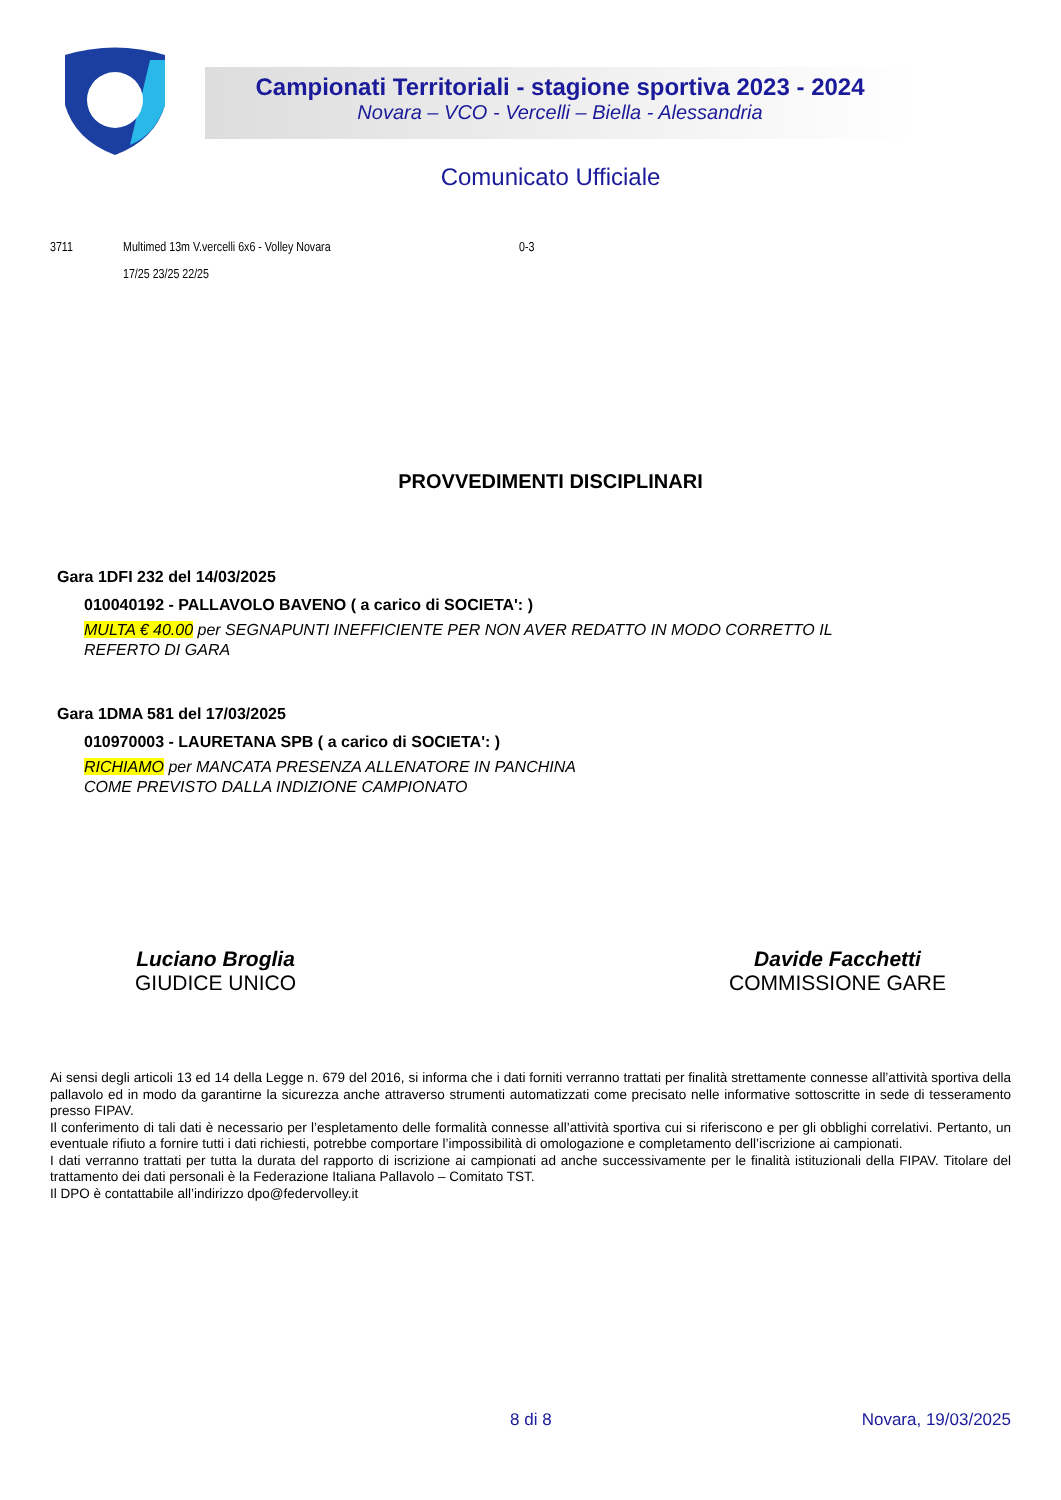Campionati Territoriali - stagione sportiva 2023 - 2024
Novara – VCO - Vercelli – Biella - Alessandria
Comunicato Ufficiale
3711 Multimed 13m V.vercelli 6x6 - Volley Novara 0-3
17/25 23/25 22/25
PROVVEDIMENTI DISCIPLINARI
Gara 1DFI 232 del 14/03/2025
010040192 - PALLAVOLO BAVENO ( a carico di SOCIETA': )
MULTA € 40.00 per SEGNAPUNTI INEFFICIENTE PER NON AVER REDATTO IN MODO CORRETTO IL
REFERTO DI GARA
Gara 1DMA 581 del 17/03/2025
010970003 - LAURETANA SPB ( a carico di SOCIETA': )
RICHIAMO per MANCATA PRESENZA ALLENATORE IN PANCHINA
COME PREVISTO DALLA INDIZIONE CAMPIONATO
Luciano Broglia
GIUDICE UNICO
Davide Facchetti
COMMISSIONE GARE
Ai sensi degli articoli 13 ed 14 della Legge n. 679 del 2016, si informa che i dati forniti verranno trattati per finalità strettamente connesse all’attività sportiva della pallavolo ed in modo da garantirne la sicurezza anche attraverso strumenti automatizzati come precisato nelle informative sottoscritte in sede di tesseramento presso FIPAV.
Il conferimento di tali dati è necessario per l’espletamento delle formalità connesse all’attività sportiva cui si riferiscono e per gli obblighi correlativi. Pertanto, un eventuale rifiuto a fornire tutti i dati richiesti, potrebbe comportare l’impossibilità di omologazione e completamento dell’iscrizione ai campionati.
I dati verranno trattati per tutta la durata del rapporto di iscrizione ai campionati ad anche successivamente per le finalità istituzionali della FIPAV. Titolare del trattamento dei dati personali è la Federazione Italiana Pallavolo – Comitato TST.
Il DPO è contattabile all’indirizzo dpo@federvolley.it
8 di 8 Novara, 19/03/2025